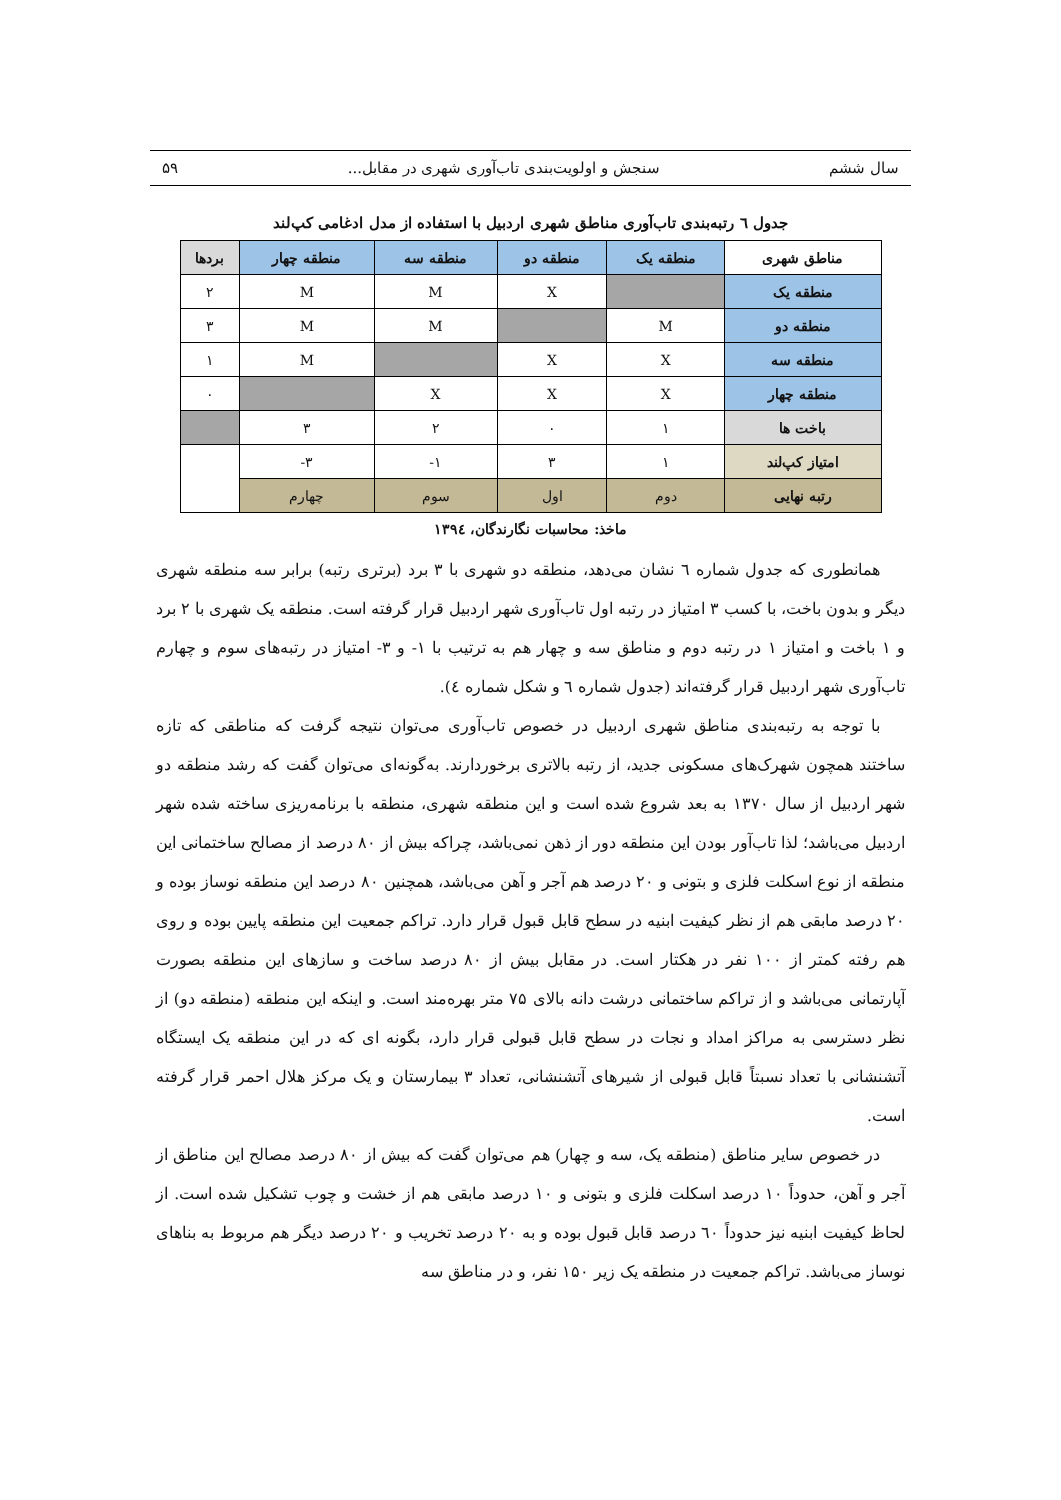سال ششم سنجش و اولویت‌بندی تاب‌آوری شهری در مقابل... ۵۹
جدول ٦ رتبه‌بندی تاب‌آوری مناطق شهری اردبیل با استفاده از مدل ادغامی کپ‌لند
| مناطق شهری | منطقه یک | منطقه دو | منطقه سه | منطقه چهار | بردها |
| --- | --- | --- | --- | --- | --- |
| منطقه یک | | X | M | M | ۲ |
| منطقه دو | M | | M | M | ۳ |
| منطقه سه | X | X | | M | ۱ |
| منطقه چهار | X | X | X | | ۰ |
| باخت ها | ۱ | ۰ | ۲ | ۳ | |
| امتیاز کپ‌لند | ۱ | ۳ | ۱- | ۳- | |
| رتبه نهایی | دوم | اول | سوم | چهارم | |
ماخذ: محاسبات نگارندگان، ١٣٩٤
همانطوری که جدول شماره ٦ نشان می‌دهد، منطقه دو شهری با ۳ برد (برتری رتبه) برابر سه منطقه شهری دیگر و بدون باخت، با کسب ۳ امتیاز در رتبه اول تاب‌آوری شهر اردبیل قرار گرفته است. منطقه یک شهری با ۲ برد و ۱ باخت و امتیاز ۱ در رتبه دوم و مناطق سه و چهار هم به ترتیب با ۱- و ۳- امتیاز در رتبه‌های سوم و چهارم تاب‌آوری شهر اردبیل قرار گرفته‌اند (جدول شماره ٦ و شکل شماره ٤).
با توجه به رتبه‌بندی مناطق شهری اردبیل در خصوص تاب‌آوری می‌توان نتیجه گرفت که مناطقی که تازه ساختند همچون شهرک‌های مسکونی جدید، از رتبه بالاتری برخوردارند. به‌گونه‌ای می‌توان گفت که رشد منطقه دو شهر اردبیل از سال ۱۳۷۰ به بعد شروع شده است و این منطقه شهری، منطقه با برنامه‌ریزی ساخته شده شهر اردبیل می‌باشد؛ لذا تاب‌آور بودن این منطقه دور از ذهن نمی‌باشد، چراکه بیش از ۸۰ درصد از مصالح ساختمانی این منطقه از نوع اسکلت فلزی و بتونی و ۲۰ درصد هم آجر و آهن می‌باشد، همچنین ۸۰ درصد این منطقه نوساز بوده و ۲۰ درصد مابقی هم از نظر کیفیت ابنیه در سطح قابل قبول قرار دارد. تراکم جمعیت این منطقه پایین بوده و روی هم رفته کمتر از ۱۰۰ نفر در هکتار است. در مقابل بیش از ۸۰ درصد ساخت و سازهای این منطقه بصورت آپارتمانی می‌باشد و از تراکم ساختمانی درشت دانه بالای ۷۵ متر بهره‌مند است. و اینکه این منطقه (منطقه دو) از نظر دسترسی به مراکز امداد و نجات در سطح قابل قبولی قرار دارد، بگونه ای که در این منطقه یک ایستگاه آتشنشانی با تعداد نسبتاً قابل قبولی از شیرهای آتشنشانی، تعداد ۳ بیمارستان و یک مرکز هلال احمر قرار گرفته است.
در خصوص سایر مناطق (منطقه یک، سه و چهار) هم می‌توان گفت که بیش از ۸۰ درصد مصالح این مناطق از آجر و آهن، حدوداً ۱۰ درصد اسکلت فلزی و بتونی و ۱۰ درصد مابقی هم از خشت و چوب تشکیل شده است. از لحاظ کیفیت ابنیه نیز حدوداً ٦۰ درصد قابل قبول بوده و به ۲۰ درصد تخریب و ۲۰ درصد دیگر هم مربوط به بناهای نوساز می‌باشد. تراکم جمعیت در منطقه یک زیر ۱۵۰ نفر، و در مناطق سه